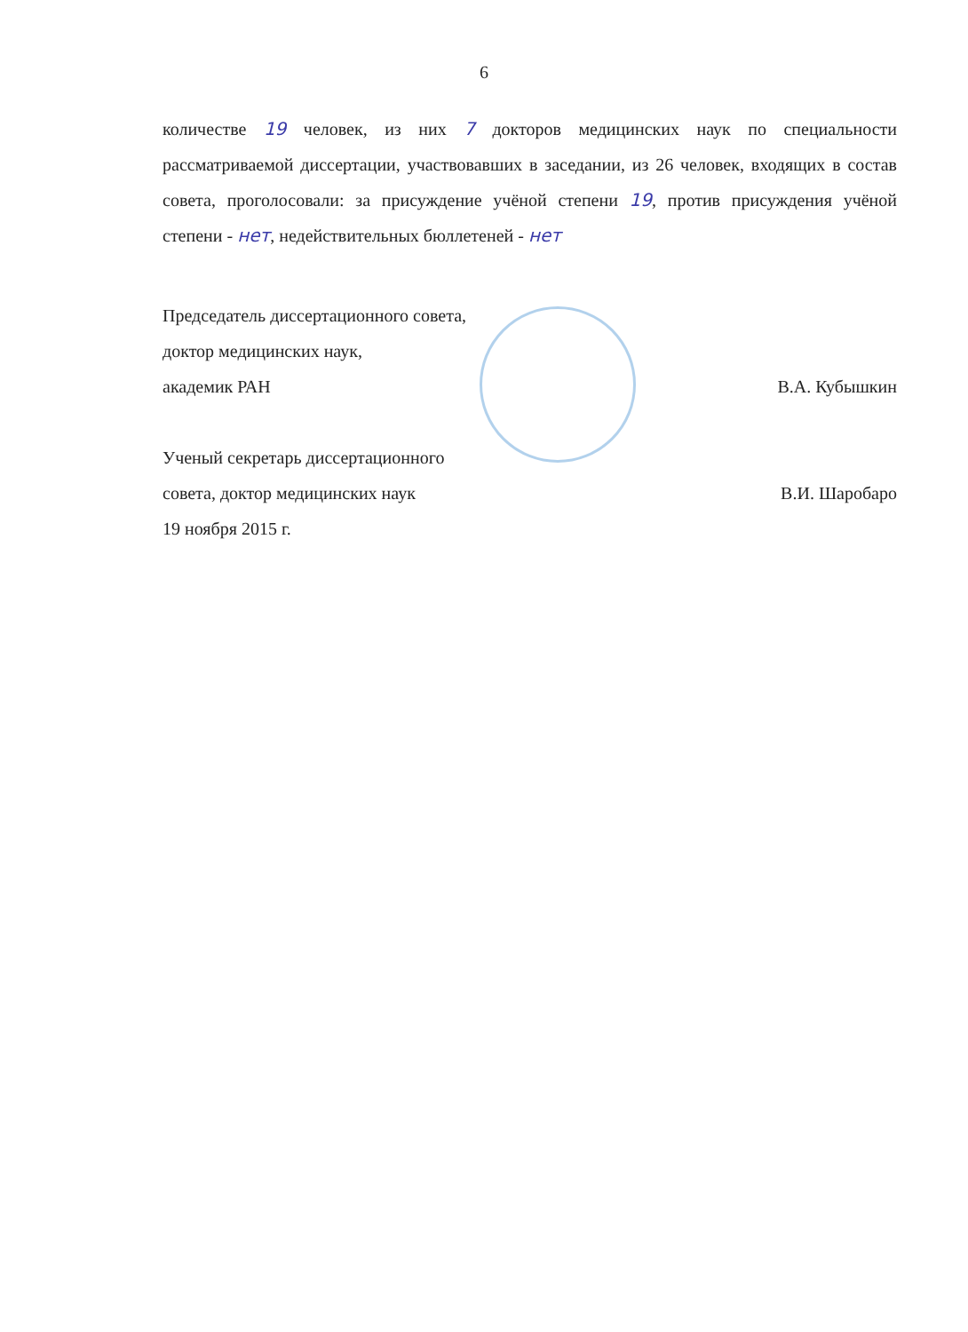6
количестве 19 человек, из них 7 докторов медицинских наук по специальности рассматриваемой диссертации, участвовавших в заседании, из 26 человек, входящих в состав совета, проголосовали: за присуждение учёной степени 19, против присуждения учёной степени - нет, недействительных бюллетеней - нет
Председатель диссертационного совета,
доктор медицинских наук,
академик РАН В.А. Кубышкин
Ученый секретарь диссертационного
совета, доктор медицинских наук В.И. Шаробаро
19 ноября 2015 г.